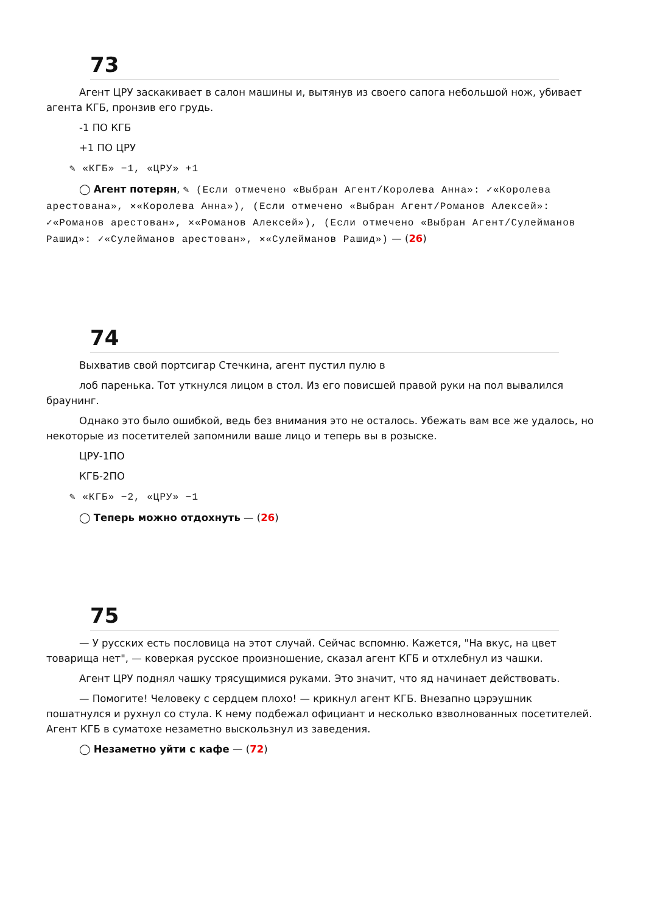73
Агент ЦРУ заскакивает в салон машины и, вытянув из своего сапога небольшой нож, убивает агента КГБ, пронзив его грудь.
-1 ПО КГБ
+1 ПО ЦРУ
✎ «КГБ» −1, «ЦРУ» +1
◯ Агент потерян, ✎ (Если отмечено «Выбран Агент/Королева Анна»: ✓«Королева арестована», ✕«Королева Анна»), (Если отмечено «Выбран Агент/Романов Алексей»: ✓«Романов арестован», ✕«Романов Алексей»), (Если отмечено «Выбран Агент/Сулейманов Рашид»: ✓«Сулейманов арестован», ✕«Сулейманов Рашид») — (26)
74
Выхватив свой портсигар Стечкина, агент пустил пулю в
лоб паренька. Тот уткнулся лицом в стол. Из его повисшей правой руки на пол вывалился браунинг.
Однако это было ошибкой, ведь без внимания это не осталось. Убежать вам все же удалось, но некоторые из посетителей запомнили ваше лицо и теперь вы в розыске.
ЦРУ-1ПО
КГБ-2ПО
✎ «КГБ» −2, «ЦРУ» −1
◯ Теперь можно отдохнуть — (26)
75
— У русских есть пословица на этот случай. Сейчас вспомню. Кажется, "На вкус, на цвет товарища нет", — коверкая русское произношение, сказал агент КГБ и отхлебнул из чашки.
Агент ЦРУ поднял чашку трясущимися руками. Это значит, что яд начинает действовать.
— Помогите! Человеку с сердцем плохо! — крикнул агент КГБ. Внезапно цэрэушник пошатнулся и рухнул со стула. К нему подбежал официант и несколько взволнованных посетителей. Агент КГБ в суматохе незаметно выскользнул из заведения.
◯ Незаметно уйти с кафе — (72)